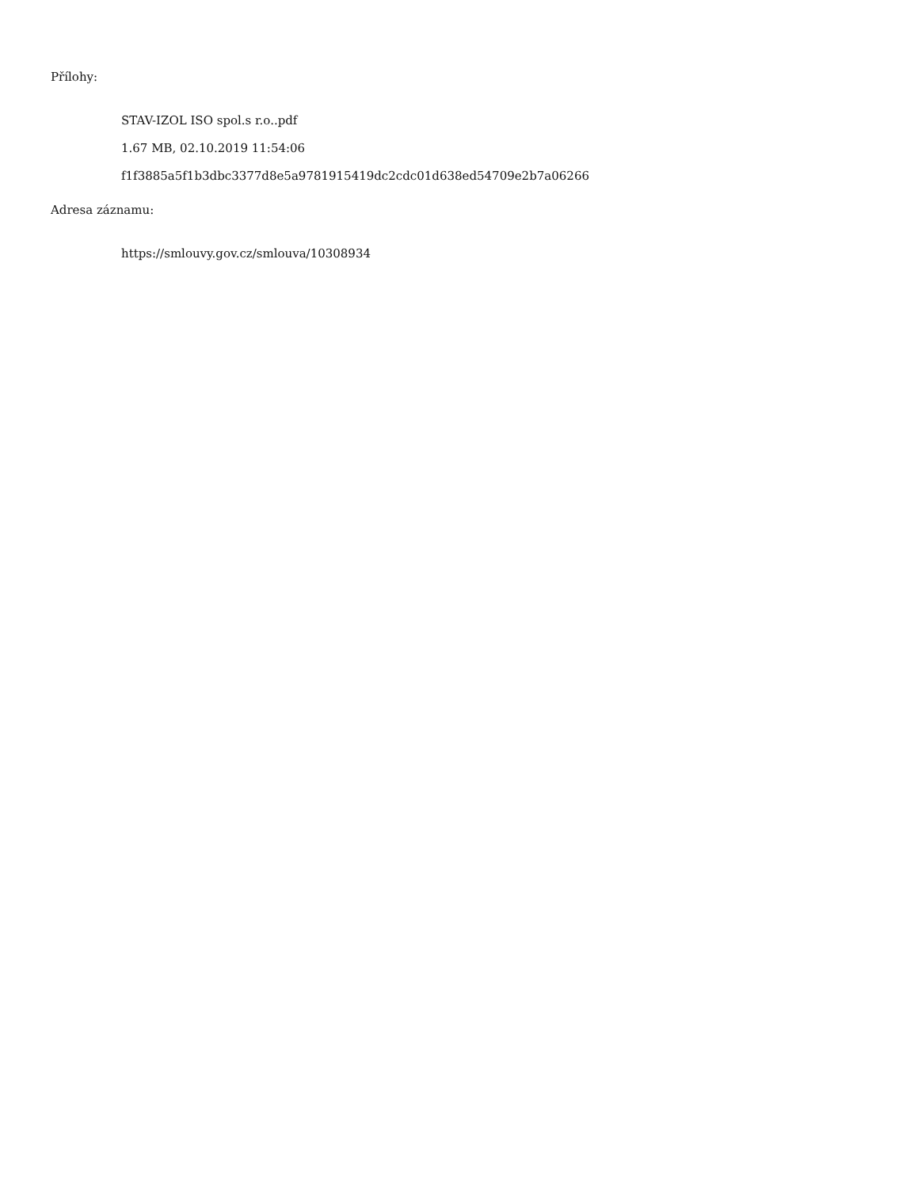Přílohy:
STAV-IZOL ISO spol.s r.o..pdf
1.67 MB, 02.10.2019 11:54:06
f1f3885a5f1b3dbc3377d8e5a9781915419dc2cdc01d638ed54709e2b7a06266
Adresa záznamu:
https://smlouvy.gov.cz/smlouva/10308934